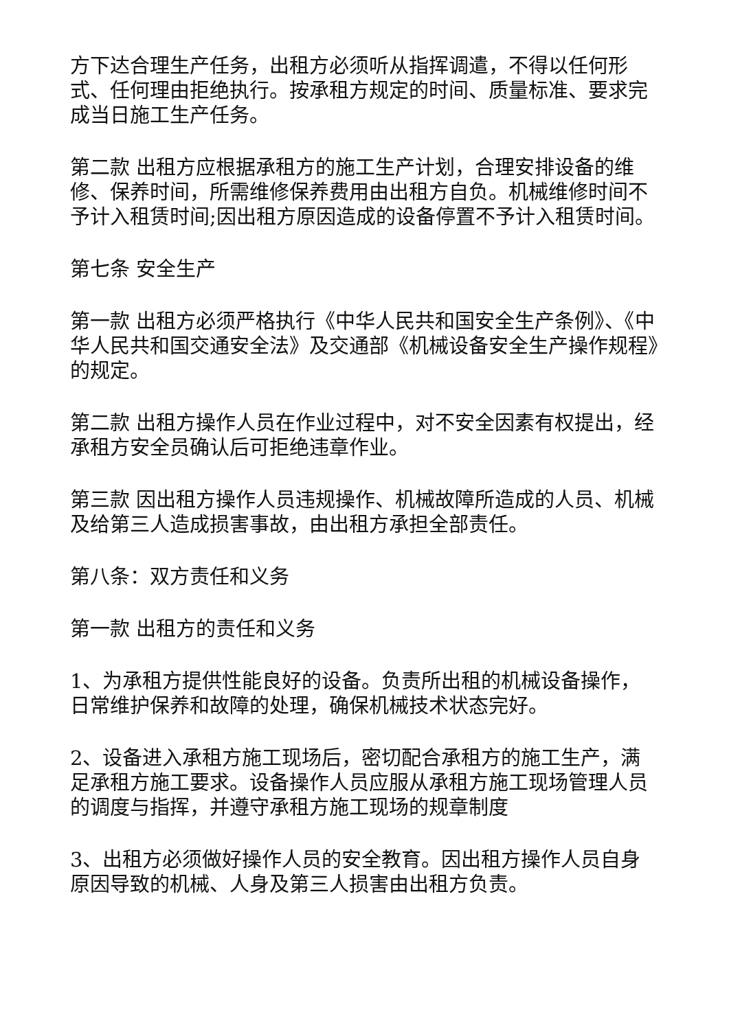方下达合理生产任务，出租方必须听从指挥调遣，不得以任何形式、任何理由拒绝执行。按承租方规定的时间、质量标准、要求完成当日施工生产任务。
第二款 出租方应根据承租方的施工生产计划，合理安排设备的维修、保养时间，所需维修保养费用由出租方自负。机械维修时间不予计入租赁时间;因出租方原因造成的设备停置不予计入租赁时间。
第七条 安全生产
第一款 出租方必须严格执行《中华人民共和国安全生产条例》、《中华人民共和国交通安全法》及交通部《机械设备安全生产操作规程》的规定。
第二款 出租方操作人员在作业过程中，对不安全因素有权提出，经承租方安全员确认后可拒绝违章作业。
第三款 因出租方操作人员违规操作、机械故障所造成的人员、机械及给第三人造成损害事故，由出租方承担全部责任。
第八条：双方责任和义务
第一款 出租方的责任和义务
1、为承租方提供性能良好的设备。负责所出租的机械设备操作，日常维护保养和故障的处理，确保机械技术状态完好。
2、设备进入承租方施工现场后，密切配合承租方的施工生产，满足承租方施工要求。设备操作人员应服从承租方施工现场管理人员的调度与指挥，并遵守承租方施工现场的规章制度
3、出租方必须做好操作人员的安全教育。因出租方操作人员自身原因导致的机械、人身及第三人损害由出租方负责。